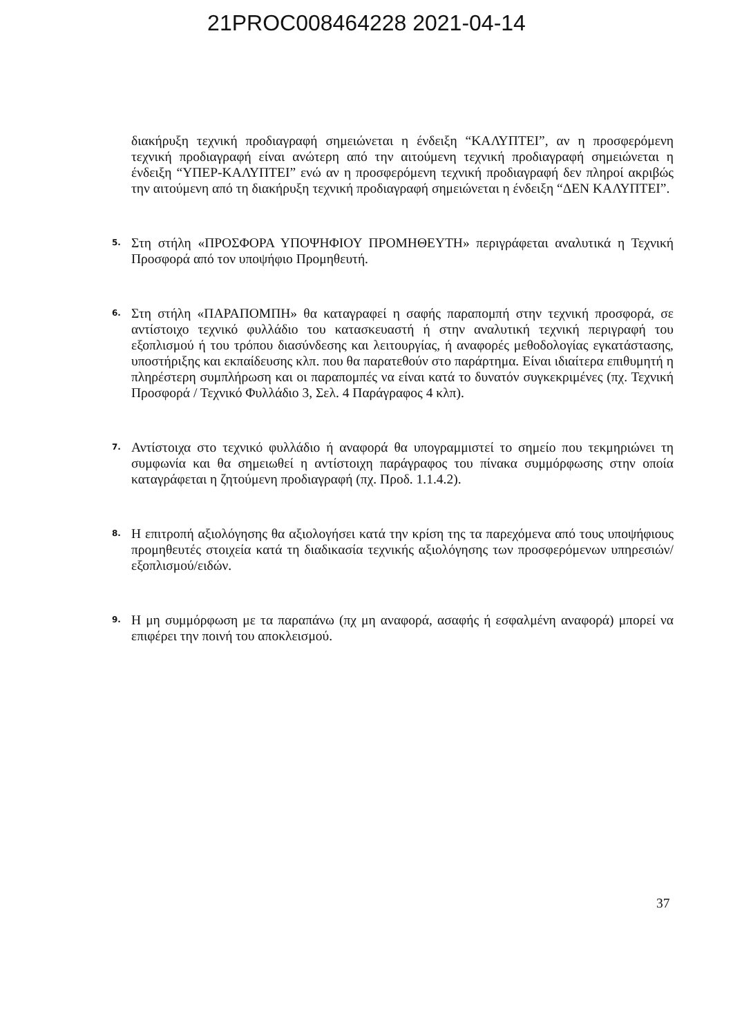21PROC008464228 2021-04-14
διακήρυξη τεχνική προδιαγραφή σημειώνεται η ένδειξη “ΚΑΛΥΠΤΕΙ”, αν η προσφερόμενη τεχνική προδιαγραφή είναι ανώτερη από την αιτούμενη τεχνική προδιαγραφή σημειώνεται η ένδειξη “ΥΠΕΡ-ΚΑΛΥΠΤΕΙ” ενώ αν η προσφερόμενη τεχνική προδιαγραφή δεν πληροί ακριβώς την αιτούμενη από τη διακήρυξη τεχνική προδιαγραφή σημειώνεται η ένδειξη “ΔΕΝ ΚΑΛΥΠΤΕΙ”.
5.
Στη στήλη «ΠΡΟΣΦΟΡΑ ΥΠΟΨΗΦΙΟΥ ΠΡΟΜΗΘΕΥΤΗ» περιγράφεται αναλυτικά η Τεχνική Προσφορά από τον υποψήφιο Προμηθευτή.
6.
Στη στήλη «ΠΑΡΑΠΟΜΠΗ» θα καταγραφεί η σαφής παραπομπή στην τεχνική προσφορά, σε αντίστοιχο τεχνικό φυλλάδιο του κατασκευαστή ή στην αναλυτική τεχνική περιγραφή του εξοπλισμού ή του τρόπου διασύνδεσης και λειτουργίας, ή αναφορές μεθοδολογίας εγκατάστασης, υποστήριξης και εκπαίδευσης κλπ. που θα παρατεθούν στο παράρτημα. Είναι ιδιαίτερα επιθυμητή η πληρέστερη συμπλήρωση και οι παραπομπές να είναι κατά το δυνατόν συγκεκριμένες (πχ. Τεχνική Προσφορά / Τεχνικό Φυλλάδιο 3, Σελ. 4 Παράγραφος 4 κλπ).
7.
Αντίστοιχα στο τεχνικό φυλλάδιο ή αναφορά θα υπογραμμιστεί το σημείο που τεκμηριώνει τη συμφωνία και θα σημειωθεί η αντίστοιχη παράγραφος του πίνακα συμμόρφωσης στην οποία καταγράφεται η ζητούμενη προδιαγραφή (πχ. Προδ. 1.1.4.2).
8.
Η επιτροπή αξιολόγησης θα αξιολογήσει κατά την κρίση της τα παρεχόμενα από τους υποψήφιους προμηθευτές στοιχεία κατά τη διαδικασία τεχνικής αξιολόγησης των προσφερόμενων υπηρεσιών/εξοπλισμού/ειδών.
9.
Η μη συμμόρφωση με τα παραπάνω (πχ μη αναφορά, ασαφής ή εσφαλμένη αναφορά) μπορεί να επιφέρει την ποινή του αποκλεισμού.
37